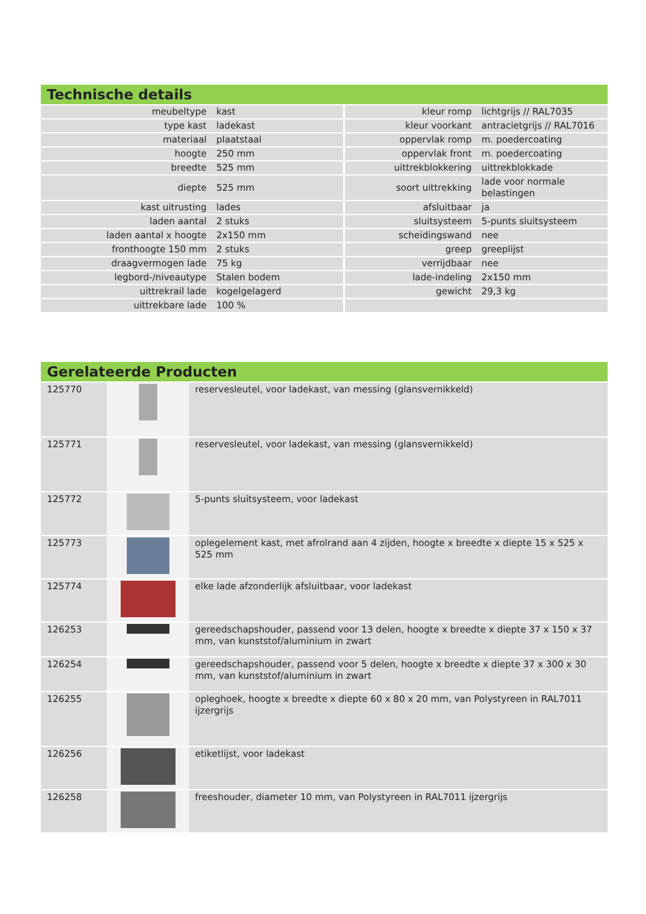Technische details
| meubeltype | kast | kleur romp | lichtgrijs // RAL7035 |
| type kast | ladekast | kleur voorkant | antracietgrijs // RAL7016 |
| materiaal | plaatstaal | oppervlak romp | m. poedercoating |
| hoogte | 250 mm | oppervlak front | m. poedercoating |
| breedte | 525 mm | uittrekblokkering | uittrekblokkade |
| diepte | 525 mm | soort uittrekking | lade voor normale belastingen |
| kast uitrusting | lades | afsluitbaar | ja |
| laden aantal | 2 stuks | sluitsysteem | 5-punts sluitsysteem |
| laden aantal x hoogte | 2x150 mm | scheidingswand | nee |
| fronthoogte 150 mm | 2 stuks | greep | greeplijst |
| draagvermogen lade | 75 kg | verrijdbaar | nee |
| legbord-/niveautype | Stalen bodem | lade-indeling | 2x150 mm |
| uittrekrail lade | kogelgelagerd | gewicht | 29,3 kg |
| uittrekbare lade | 100 % | | |
Gerelateerde Producten
| 125770 | | reservesleutel, voor ladekast, van messing (glansvernikkeld) |
| 125771 | | reservesleutel, voor ladekast, van messing (glansvernikkeld) |
| 125772 | | 5-punts sluitsysteem, voor ladekast |
| 125773 | | oplegelement kast, met afrolrand aan 4 zijden, hoogte x breedte x diepte 15 x 525 x 525 mm |
| 125774 | | elke lade afzonderlijk afsluitbaar, voor ladekast |
| 126253 | | gereedschapshouder, passend voor 13 delen, hoogte x breedte x diepte 37 x 150 x 37 mm, van kunststof/aluminium in zwart |
| 126254 | | gereedschapshouder, passend voor 5 delen, hoogte x breedte x diepte 37 x 300 x 30 mm, van kunststof/aluminium in zwart |
| 126255 | | opleghoek, hoogte x breedte x diepte 60 x 80 x 20 mm, van Polystyreen in RAL7011 ijzergrijs |
| 126256 | | etiketlijst, voor ladekast |
| 126258 | | freeshouder, diameter 10 mm, van Polystyreen in RAL7011 ijzergrijs |